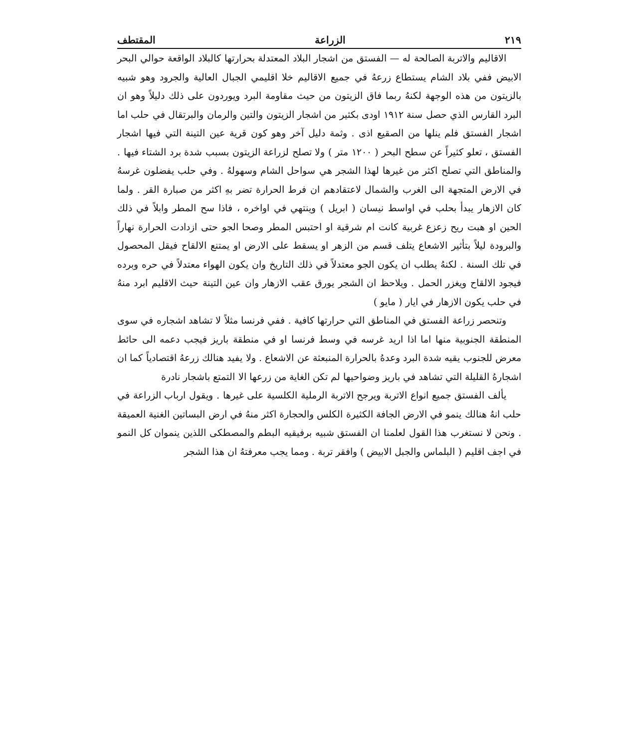٢١٩ الزراعة المقتطف
الاقاليم والاتربة الصالحة له — الفستق من اشجار البلاد المعتدلة بحرارتها كالبلاد الواقعة حوالي البحر الابيض ففي بلاد الشام يستطاع زرعهُ في جميع الاقاليم خلا اقليمي الجبال العالية والجرود وهو شبيه بالزيتون من هذه الوجهة لكنهُ ربما فاق الزيتون من حيث مقاومة البرد ويوردون على ذلك دليلاً وهو ان البرد القارس الذي حصل سنة ١٩١٢ اودى بكثير من اشجار الزيتون والتين والرمان والبرتقال في حلب اما اشجار الفستق فلم ينلها من الصقيع اذى . وثمة دليل آخر وهو كون قرية عين التينة التي فيها اشجار الفستق ، تعلو كثيراً عن سطح البحر ( ١٢٠٠ متر ) ولا تصلح لزراعة الزيتون بسبب شدة برد الشتاء فيها . والمناطق التي تصلح اكثر من غيرها لهذا الشجر هي سواحل الشام وسهولهُ . وفي حلب يفضلون غرسهُ في الارض المتجهة الى الغرب والشمال لاعتقادهم ان فرط الحرارة تضر بهِ اكثر من صبارة القر . ولما كان الازهار يبدأ بحلب في اواسط نيسان ( ابريل ) وينتهي في اواخره ، فاذا سح المطر وابلاً في ذلك الحين او هبت ريح زعزع غربية كانت ام شرقية او احتبس المطر وصحا الجو حتى ازدادت الحرارة نهاراً والبرودة ليلاً بتأثير الاشعاع يتلف قسم من الزهر او يسقط على الارض او يمتنع الالقاح فيقل المحصول في تلك السنة . لكنهُ يطلب ان يكون الجو معتدلاً في ذلك التاريخ وان يكون الهواء معتدلاً في حره وبرده فيجود الالقاح ويغزر الحمل . ويلاحظ ان الشجر يورق عقب الازهار وان عين التينة حيث الاقليم ابرد منهُ في حلب يكون الازهار في ايار ( مايو )
وتنحصر زراعة الفستق في المناطق التي حرارتها كافية . ففي فرنسا مثلاً لا تشاهد اشجاره في سوى المنطقة الجنوبية منها اما اذا اريد غرسه في وسط فرنسا او في منطقة باريز فيجب دعمه الى حائط معرض للجنوب يقيه شدة البرد وعدهُ بالحرارة المنبعثة عن الاشعاع . ولا يفيد هنالك زرعهُ اقتصادياً كما ان اشجارهُ القليلة التي تشاهد في باريز وضواحيها لم تكن الغاية من زرعها الا التمتع باشجار نادرة
يألف الفستق جميع انواع الاتربة ويرجح الاتربة الرملية الكلسية على غيرها . ويقول ارباب الزراعة في حلب انهُ هنالك ينمو في الارض الجافة الكثيرة الكلس والحجارة اكثر منهُ في ارض البساتين الغنية العميقة . ونحن لا نستغرب هذا القول لعلمنا ان الفستق شبيه برفيقيه البطم والمصطكى اللذين ينموان كل النمو في اجف اقليم ( البلماس والجبل الابيض ) وافقر تربة . ومما يجب معرفتهُ ان هذا الشجر